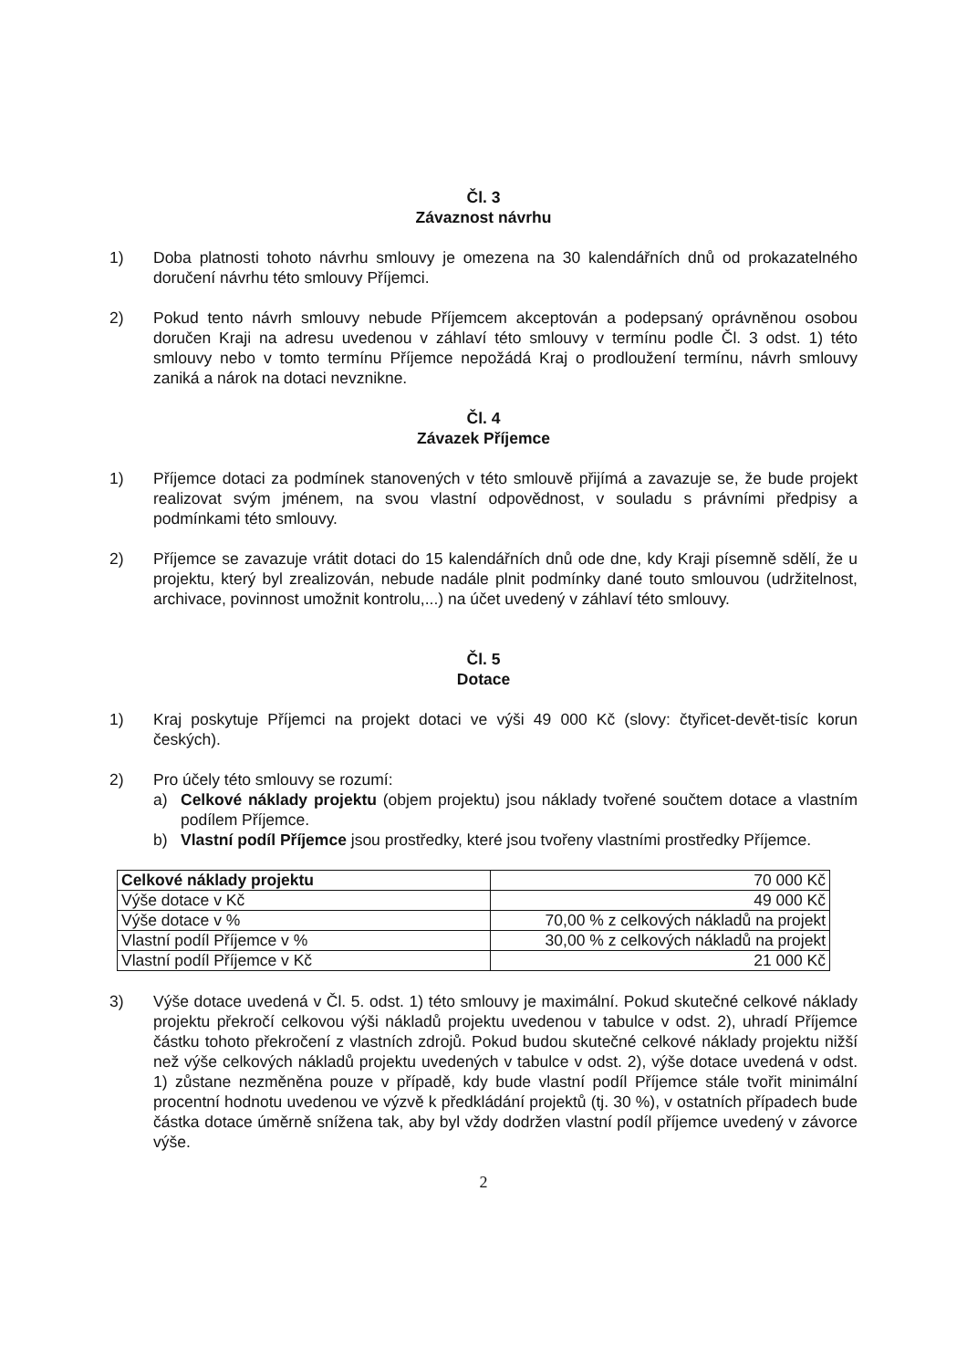Čl. 3
Závaznost návrhu
1) Doba platnosti tohoto návrhu smlouvy je omezena na 30 kalendářních dnů od prokazatelného doručení návrhu této smlouvy Příjemci.
2) Pokud tento návrh smlouvy nebude Příjemcem akceptován a podepsaný oprávněnou osobou doručen Kraji na adresu uvedenou v záhlaví této smlouvy v termínu podle Čl. 3 odst. 1) této smlouvy nebo v tomto termínu Příjemce nepožádá Kraj o prodloužení termínu, návrh smlouvy zaniká a nárok na dotaci nevznikne.
Čl. 4
Závazek Příjemce
1) Příjemce dotaci za podmínek stanovených v této smlouvě přijímá a zavazuje se, že bude projekt realizovat svým jménem, na svou vlastní odpovědnost, v souladu s právními předpisy a podmínkami této smlouvy.
2) Příjemce se zavazuje vrátit dotaci do 15 kalendářních dnů ode dne, kdy Kraji písemně sdělí, že u projektu, který byl zrealizován, nebude nadále plnit podmínky dané touto smlouvou (udržitelnost, archivace, povinnost umožnit kontrolu,...) na účet uvedený v záhlaví této smlouvy.
Čl. 5
Dotace
1) Kraj poskytuje Příjemci na projekt dotaci ve výši 49 000 Kč (slovy: čtyřicet-devět-tisíc korun českých).
2) Pro účely této smlouvy se rozumí:
a) Celkové náklady projektu (objem projektu) jsou náklady tvořené součtem dotace a vlastním podílem Příjemce.
b) Vlastní podíl Příjemce jsou prostředky, které jsou tvořeny vlastními prostředky Příjemce.
| Celkové náklady projektu | 70 000 Kč |
| Výše dotace v Kč | 49 000 Kč |
| Výše dotace v % | 70,00 % z celkových nákladů na projekt |
| Vlastní podíl Příjemce v % | 30,00 % z celkových nákladů na projekt |
| Vlastní podíl Příjemce v Kč | 21 000 Kč |
3) Výše dotace uvedená v Čl. 5. odst. 1) této smlouvy je maximální. Pokud skutečné celkové náklady projektu překročí celkovou výši nákladů projektu uvedenou v tabulce v odst. 2), uhradí Příjemce částku tohoto překročení z vlastních zdrojů. Pokud budou skutečné celkové náklady projektu nižší než výše celkových nákladů projektu uvedených v tabulce v odst. 2), výše dotace uvedená v odst. 1) zůstane nezměněna pouze v případě, kdy bude vlastní podíl Příjemce stále tvořit minimální procentní hodnotu uvedenou ve výzvě k předkládání projektů (tj. 30 %), v ostatních případech bude částka dotace úměrně snížena tak, aby byl vždy dodržen vlastní podíl příjemce uvedený v závorce výše.
2